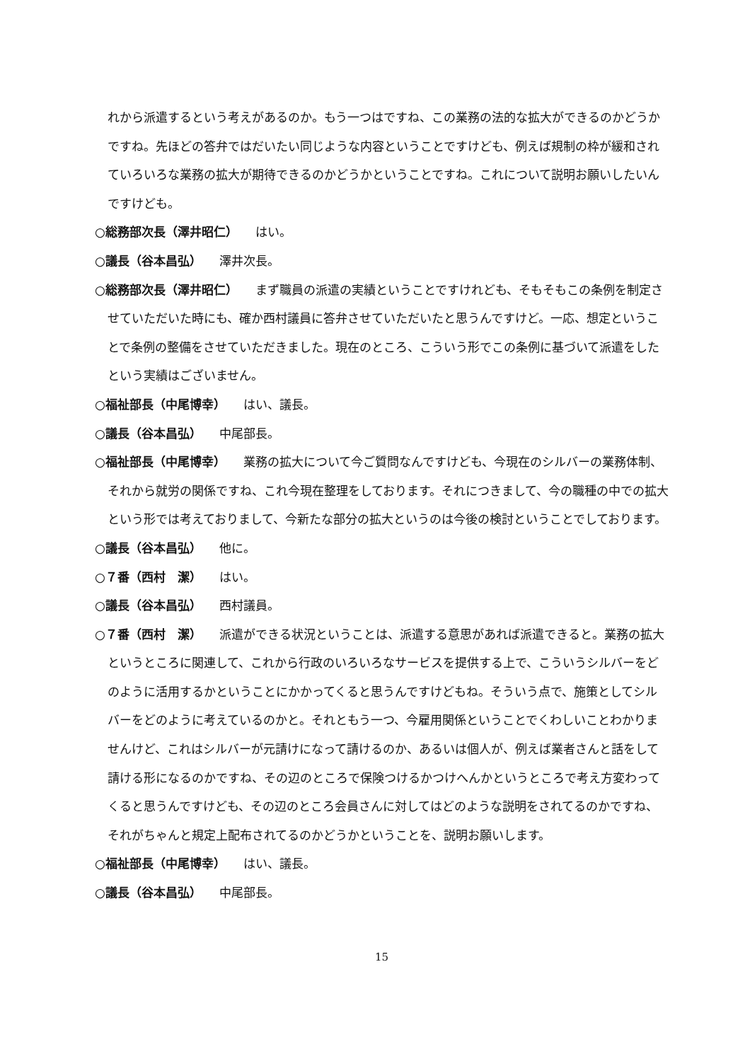れから派遣するという考えがあるのか。もう一つはですね、この業務の法的な拡大ができるのかどうかですね。先ほどの答弁ではだいたい同じような内容ということですけども、例えば規制の枠が緩和されていろいろな業務の拡大が期待できるのかどうかということですね。これについて説明お願いしたいんですけども。
○総務部次長（澤井昭仁） はい。
○議長（谷本昌弘） 澤井次長。
○総務部次長（澤井昭仁） まず職員の派遣の実績ということですけれども、そもそもこの条例を制定させていただいた時にも、確か西村議員に答弁させていただいたと思うんですけど。一応、想定ということで条例の整備をさせていただきました。現在のところ、こういう形でこの条例に基づいて派遣をしたという実績はございません。
○福祉部長（中尾博幸） はい、議長。
○議長（谷本昌弘） 中尾部長。
○福祉部長（中尾博幸） 業務の拡大について今ご質問なんですけども、今現在のシルバーの業務体制、それから就労の関係ですね、これ今現在整理をしております。それにつきまして、今の職種の中での拡大という形では考えておりまして、今新たな部分の拡大というのは今後の検討ということでしております。
○議長（谷本昌弘） 他に。
○７番（西村　潔） はい。
○議長（谷本昌弘） 西村議員。
○７番（西村　潔） 派遣ができる状況ということは、派遣する意思があれば派遣できると。業務の拡大というところに関連して、これから行政のいろいろなサービスを提供する上で、こういうシルバーをどのように活用するかということにかかってくると思うんですけどもね。そういう点で、施策としてシルバーをどのように考えているのかと。それともう一つ、今雇用関係ということでくわしいことわかりませんけど、これはシルバーが元請けになって請けるのか、あるいは個人が、例えば業者さんと話をして請ける形になるのかですね、その辺のところで保険つけるかつけへんかというところで考え方変わってくると思うんですけども、その辺のところ会員さんに対してはどのような説明をされてるのかですね、それがちゃんと規定上配布されてるのかどうかということを、説明お願いします。
○福祉部長（中尾博幸） はい、議長。
○議長（谷本昌弘） 中尾部長。
15